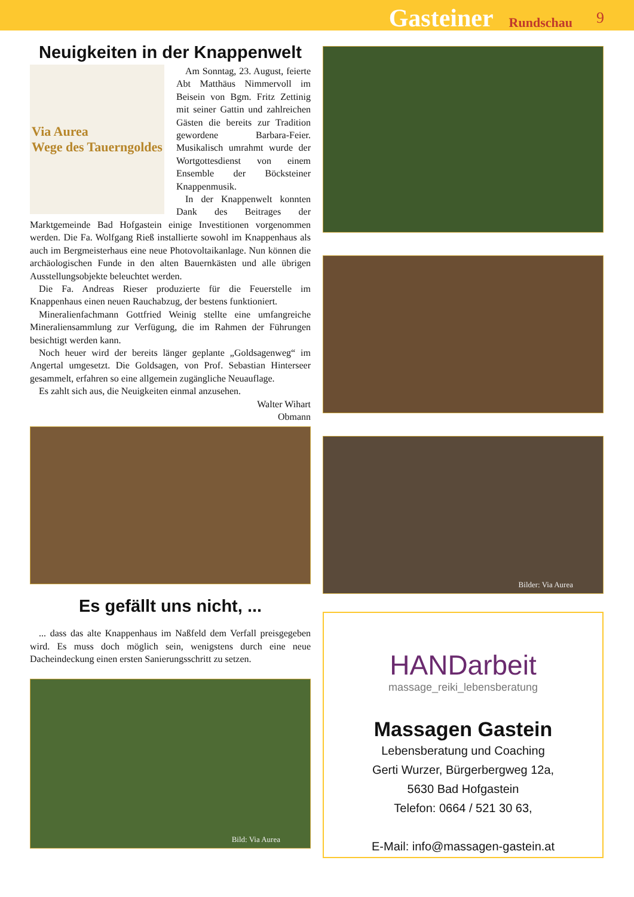Gasteiner Rundschau 9
Neuigkeiten in der Knappenwelt
Via Aurea
Wege des Tauerngoldes
Am Sonntag, 23. August, feierte Abt Matthäus Nimmervoll im Beisein von Bgm. Fritz Zettinig mit seiner Gattin und zahlreichen Gästen die bereits zur Tradition gewordene Barbara-Feier. Musikalisch umrahmt wurde der Wortgottesdienst von einem Ensemble der Böcksteiner Knappenmusik.
In der Knappenwelt konnten Dank des Beitrages der Marktgemeinde Bad Hofgastein einige Investitionen vorgenommen werden. Die Fa. Wolfgang Rieß installierte sowohl im Knappenhaus als auch im Bergmeisterhaus eine neue Photovoltaikanlage. Nun können die archäologischen Funde in den alten Bauernkästen und alle übrigen Ausstellungsobjekte beleuchtet werden.
Die Fa. Andreas Rieser produzierte für die Feuerstelle im Knappenhaus einen neuen Rauchabzug, der bestens funktioniert.
Mineralienfachmann Gottfried Weinig stellte eine umfangreiche Mineraliensammlung zur Verfügung, die im Rahmen der Führungen besichtigt werden kann.
Noch heuer wird der bereits länger geplante „Goldsagenweg“ im Angertal umgesetzt. Die Goldsagen, von Prof. Sebastian Hinterseer gesammelt, erfahren so eine allgemein zugängliche Neuauflage.
Es zahlt sich aus, die Neuigkeiten einmal anzusehen.
Walter Wihart
Obmann
Es gefällt uns nicht, ...
... dass das alte Knappenhaus im Naßfeld dem Verfall preisgegeben wird. Es muss doch möglich sein, wenigstens durch eine neue Dacheindeckung einen ersten Sanierungsschritt zu setzen.
Bild: Via Aurea
Bilder: Via Aurea
HANDarbeit
massage_reiki_lebensberatung
Massagen Gastein
Lebensberatung und Coaching
Gerti Wurzer, Bürgerbergweg 12a,
5630 Bad Hofgastein
Telefon: 0664 / 521 30 63,
E-Mail: info@massagen-gastein.at